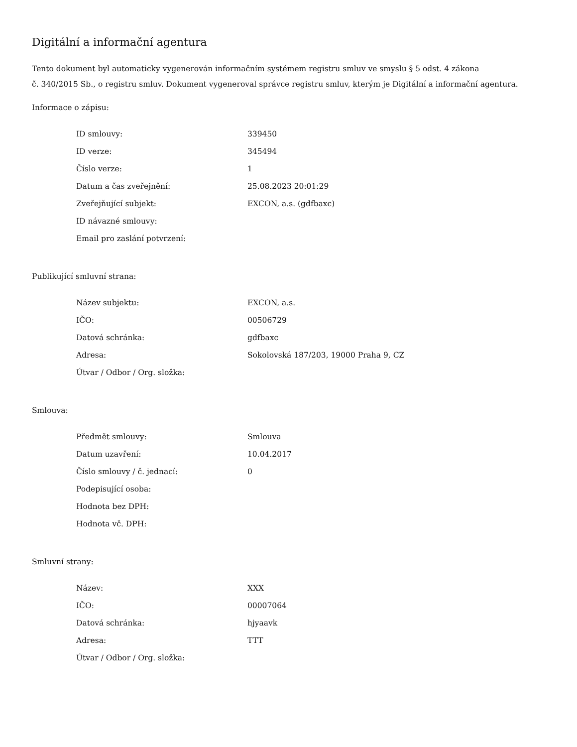Digitální a informační agentura
Tento dokument byl automaticky vygenerován informačním systémem registru smluv ve smyslu § 5 odst. 4 zákona
č. 340/2015 Sb., o registru smluv. Dokument vygeneroval správce registru smluv, kterým je Digitální a informační agentura.
Informace o zápisu:
| ID smlouvy: | 339450 |
| ID verze: | 345494 |
| Číslo verze: | 1 |
| Datum a čas zveřejnění: | 25.08.2023 20:01:29 |
| Zveřejňující subjekt: | EXCON, a.s. (gdfbaxc) |
| ID návazné smlouvy: | |
| Email pro zaslání potvrzení: | |
Publikující smluvní strana:
| Název subjektu: | EXCON, a.s. |
| IČO: | 00506729 |
| Datová schránka: | gdfbaxc |
| Adresa: | Sokolovská 187/203, 19000 Praha 9, CZ |
| Útvar / Odbor / Org. složka: | |
Smlouva:
| Předmět smlouvy: | Smlouva |
| Datum uzavření: | 10.04.2017 |
| Číslo smlouvy / č. jednací: | 0 |
| Podepisující osoba: | |
| Hodnota bez DPH: | |
| Hodnota vč. DPH: | |
Smluvní strany:
| Název: | XXX |
| IČO: | 00007064 |
| Datová schránka: | hjyaavk |
| Adresa: | TTT |
| Útvar / Odbor / Org. složka: | |